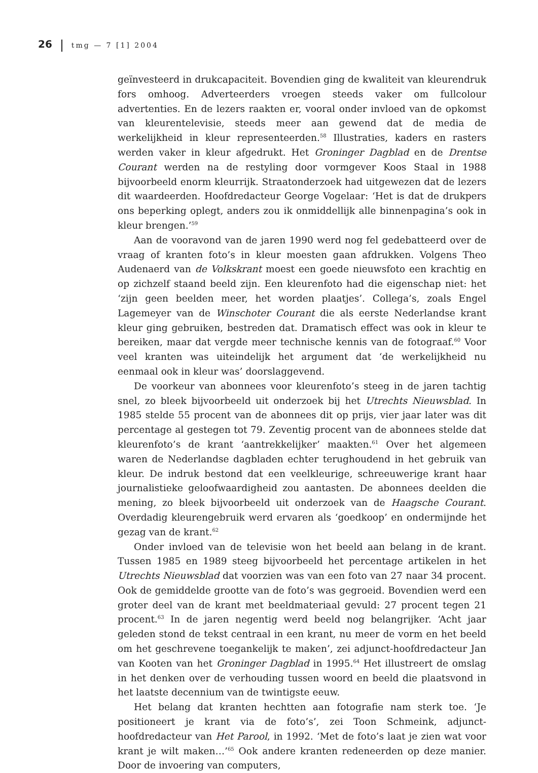26 tmg — 7 [1] 2004
geïnvesteerd in drukcapaciteit. Bovendien ging de kwaliteit van kleurendruk fors omhoog. Adverteerders vroegen steeds vaker om fullcolour advertenties. En de lezers raakten er, vooral onder invloed van de opkomst van kleurentelevisie, steeds meer aan gewend dat de media de werkelijkheid in kleur representeerden.<sup>58</sup> Illustraties, kaders en rasters werden vaker in kleur afgedrukt. Het Groninger Dagblad en de Drentse Courant werden na de restyling door vormgever Koos Staal in 1988 bijvoorbeeld enorm kleurrijk. Straatonderzoek had uitgewezen dat de lezers dit waardeerden. Hoofdredacteur George Vogelaar: ‘Het is dat de drukpers ons beperking oplegt, anders zou ik onmiddellijk alle binnenpagina’s ook in kleur brengen.’<sup>59</sup>
Aan de vooravond van de jaren 1990 werd nog fel gedebatteerd over de vraag of kranten foto’s in kleur moesten gaan afdrukken. Volgens Theo Audenaerd van de Volkskrant moest een goede nieuwsfoto een krachtig en op zichzelf staand beeld zijn. Een kleurenfoto had die eigenschap niet: het ‘zijn geen beelden meer, het worden plaatjes’. Collega’s, zoals Engel Lagemeyer van de Winschoter Courant die als eerste Nederlandse krant kleur ging gebruiken, bestreden dat. Dramatisch effect was ook in kleur te bereiken, maar dat vergde meer technische kennis van de fotograaf.<sup>60</sup> Voor veel kranten was uiteindelijk het argument dat ‘de werkelijkheid nu eenmaal ook in kleur was’ doorslaggevend.
De voorkeur van abonnees voor kleurenfoto’s steeg in de jaren tachtig snel, zo bleek bijvoorbeeld uit onderzoek bij het Utrechts Nieuwsblad. In 1985 stelde 55 procent van de abonnees dit op prijs, vier jaar later was dit percentage al gestegen tot 79. Zeventig procent van de abonnees stelde dat kleurenfoto’s de krant ‘aantrekkelijker’ maakten.<sup>61</sup> Over het algemeen waren de Nederlandse dagbladen echter terughoudend in het gebruik van kleur. De indruk bestond dat een veelkleurige, schreeuwerige krant haar journalistieke geloofwaardigheid zou aantasten. De abonnees deelden die mening, zo bleek bijvoorbeeld uit onderzoek van de Haagsche Courant. Overdadig kleurengebruik werd ervaren als ‘goedkoop’ en ondermijnde het gezag van de krant.<sup>62</sup>
Onder invloed van de televisie won het beeld aan belang in de krant. Tussen 1985 en 1989 steeg bijvoorbeeld het percentage artikelen in het Utrechts Nieuwsblad dat voorzien was van een foto van 27 naar 34 procent. Ook de gemiddelde grootte van de foto’s was gegroeid. Bovendien werd een groter deel van de krant met beeldmateriaal gevuld: 27 procent tegen 21 procent.<sup>63</sup> In de jaren negentig werd beeld nog belangrijker. ‘Acht jaar geleden stond de tekst centraal in een krant, nu meer de vorm en het beeld om het geschrevene toegankelijk te maken’, zei adjunct-hoofdredacteur Jan van Kooten van het Groninger Dagblad in 1995.<sup>64</sup> Het illustreert de omslag in het denken over de verhouding tussen woord en beeld die plaatsvond in het laatste decennium van de twintigste eeuw.
Het belang dat kranten hechtten aan fotografie nam sterk toe. ‘Je positioneert je krant via de foto’s’, zei Toon Schmeink, adjunct-hoofdredacteur van Het Parool, in 1992. ‘Met de foto’s laat je zien wat voor krant je wilt maken…’<sup>65</sup> Ook andere kranten redeneerden op deze manier. Door de invoering van computers,